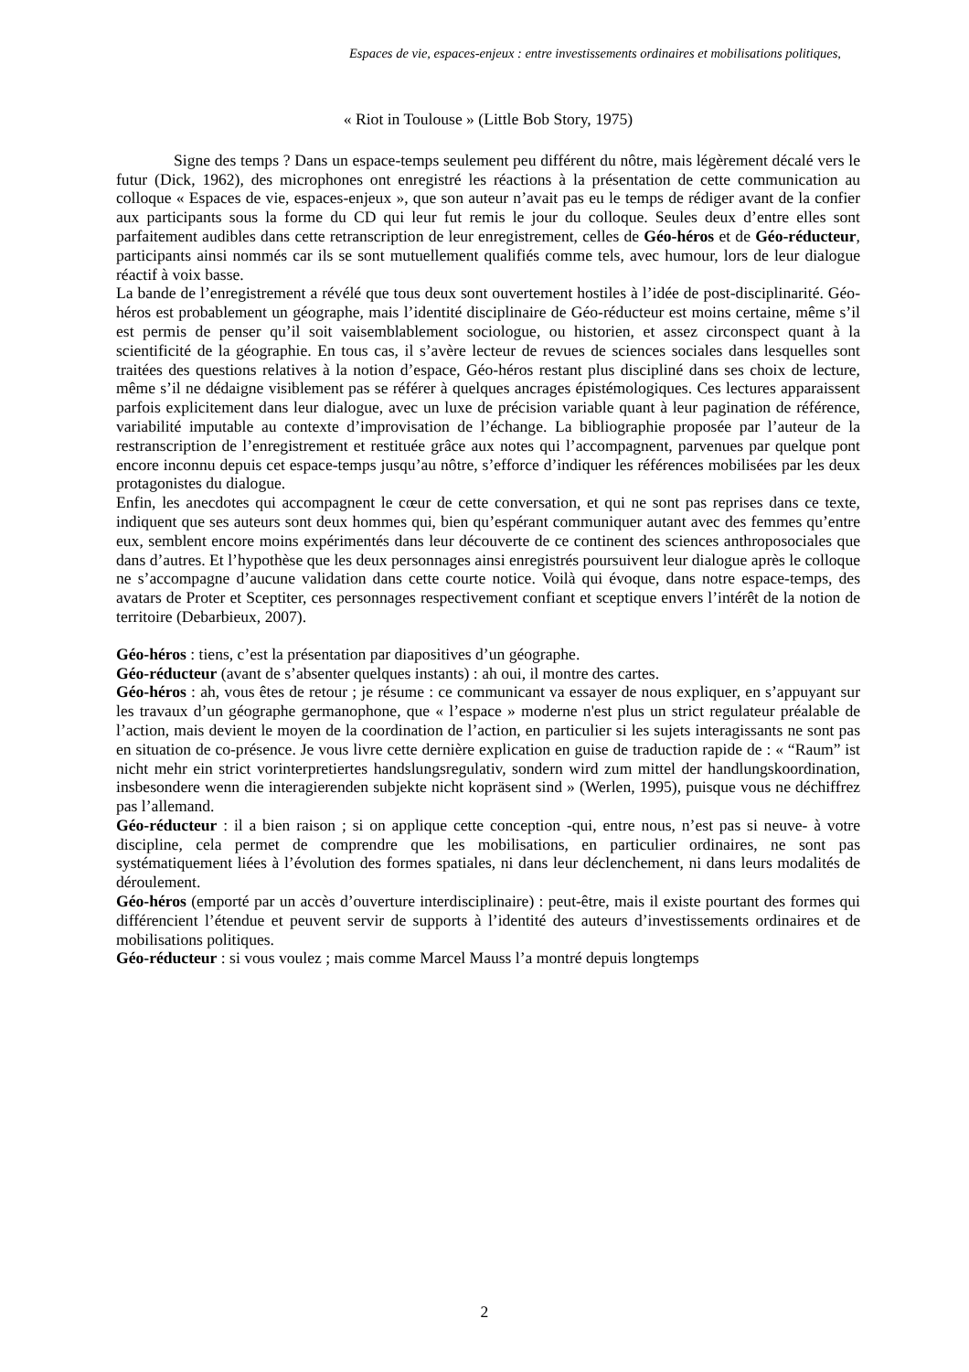Espaces de vie, espaces-enjeux : entre investissements ordinaires et mobilisations politiques,
« Riot in Toulouse » (Little Bob Story, 1975)
Signe des temps ? Dans un espace-temps seulement peu différent du nôtre, mais légèrement décalé vers le futur (Dick, 1962), des microphones ont enregistré les réactions à la présentation de cette communication au colloque « Espaces de vie, espaces-enjeux », que son auteur n’avait pas eu le temps de rédiger avant de la confier aux participants sous la forme du CD qui leur fut remis le jour du colloque. Seules deux d’entre elles sont parfaitement audibles dans cette retranscription de leur enregistrement, celles de Géo-héros et de Géo-réducteur, participants ainsi nommés car ils se sont mutuellement qualifiés comme tels, avec humour, lors de leur dialogue réactif à voix basse.
La bande de l’enregistrement a révélé que tous deux sont ouvertement hostiles à l’idée de post-disciplinarité. Géo-héros est probablement un géographe, mais l’identité disciplinaire de Géo-réducteur est moins certaine, même s’il est permis de penser qu’il soit vaisemblablement sociologue, ou historien, et assez circonspect quant à la scientificité de la géographie. En tous cas, il s’avère lecteur de revues de sciences sociales dans lesquelles sont traitées des questions relatives à la notion d’espace, Géo-héros restant plus discipliné dans ses choix de lecture, même s’il ne dédaigne visiblement pas se référer à quelques ancrages épistémologiques. Ces lectures apparaissent parfois explicitement dans leur dialogue, avec un luxe de précision variable quant à leur pagination de référence, variabilité imputable au contexte d’improvisation de l’échange. La bibliographie proposée par l’auteur de la restranscription de l’enregistrement et restituée grâce aux notes qui l’accompagnent, parvenues par quelque pont encore inconnu depuis cet espace-temps jusqu’au nôtre, s’efforce d’indiquer les références mobilisées par les deux protagonistes du dialogue.
Enfin, les anecdotes qui accompagnent le cœur de cette conversation, et qui ne sont pas reprises dans ce texte, indiquent que ses auteurs sont deux hommes qui, bien qu’espérant communiquer autant avec des femmes qu’entre eux, semblent encore moins expérimentés dans leur découverte de ce continent des sciences anthroposociales que dans d’autres. Et l’hypothèse que les deux personnages ainsi enregistrés poursuivent leur dialogue après le colloque ne s’accompagne d’aucune validation dans cette courte notice. Voilà qui évoque, dans notre espace-temps, des avatars de Proter et Sceptiter, ces personnages respectivement confiant et sceptique envers l’intérêt de la notion de territoire (Debarbieux, 2007).
Géo-héros : tiens, c’est la présentation par diapositives d’un géographe.
Géo-réducteur (avant de s’absenter quelques instants) : ah oui, il montre des cartes.
Géo-héros : ah, vous êtes de retour ; je résume : ce communicant va essayer de nous expliquer, en s’appuyant sur les travaux d’un géographe germanophone, que « l’espace » moderne n'est plus un strict regulateur préalable de l’action, mais devient le moyen de la coordination de l’action, en particulier si les sujets interagissants ne sont pas en situation de co-présence. Je vous livre cette dernière explication en guise de traduction rapide de : « “Raum” ist nicht mehr ein strict vorinterpretiertes handslungsregulativ, sondern wird zum mittel der handlungskoordination, insbesondere wenn die interagierenden subjekte nicht kopräsent sind » (Werlen, 1995), puisque vous ne déchiffrez pas l’allemand.
Géo-réducteur : il a bien raison ; si on applique cette conception -qui, entre nous, n’est pas si neuve- à votre discipline, cela permet de comprendre que les mobilisations, en particulier ordinaires, ne sont pas systématiquement liées à l’évolution des formes spatiales, ni dans leur déclenchement, ni dans leurs modalités de déroulement.
Géo-héros (emporté par un accès d’ouverture interdisciplinaire) : peut-être, mais il existe pourtant des formes qui différencient l’étendue et peuvent servir de supports à l’identité des auteurs d’investissements ordinaires et de mobilisations politiques.
Géo-réducteur : si vous voulez ; mais comme Marcel Mauss l’a montré depuis longtemps
2